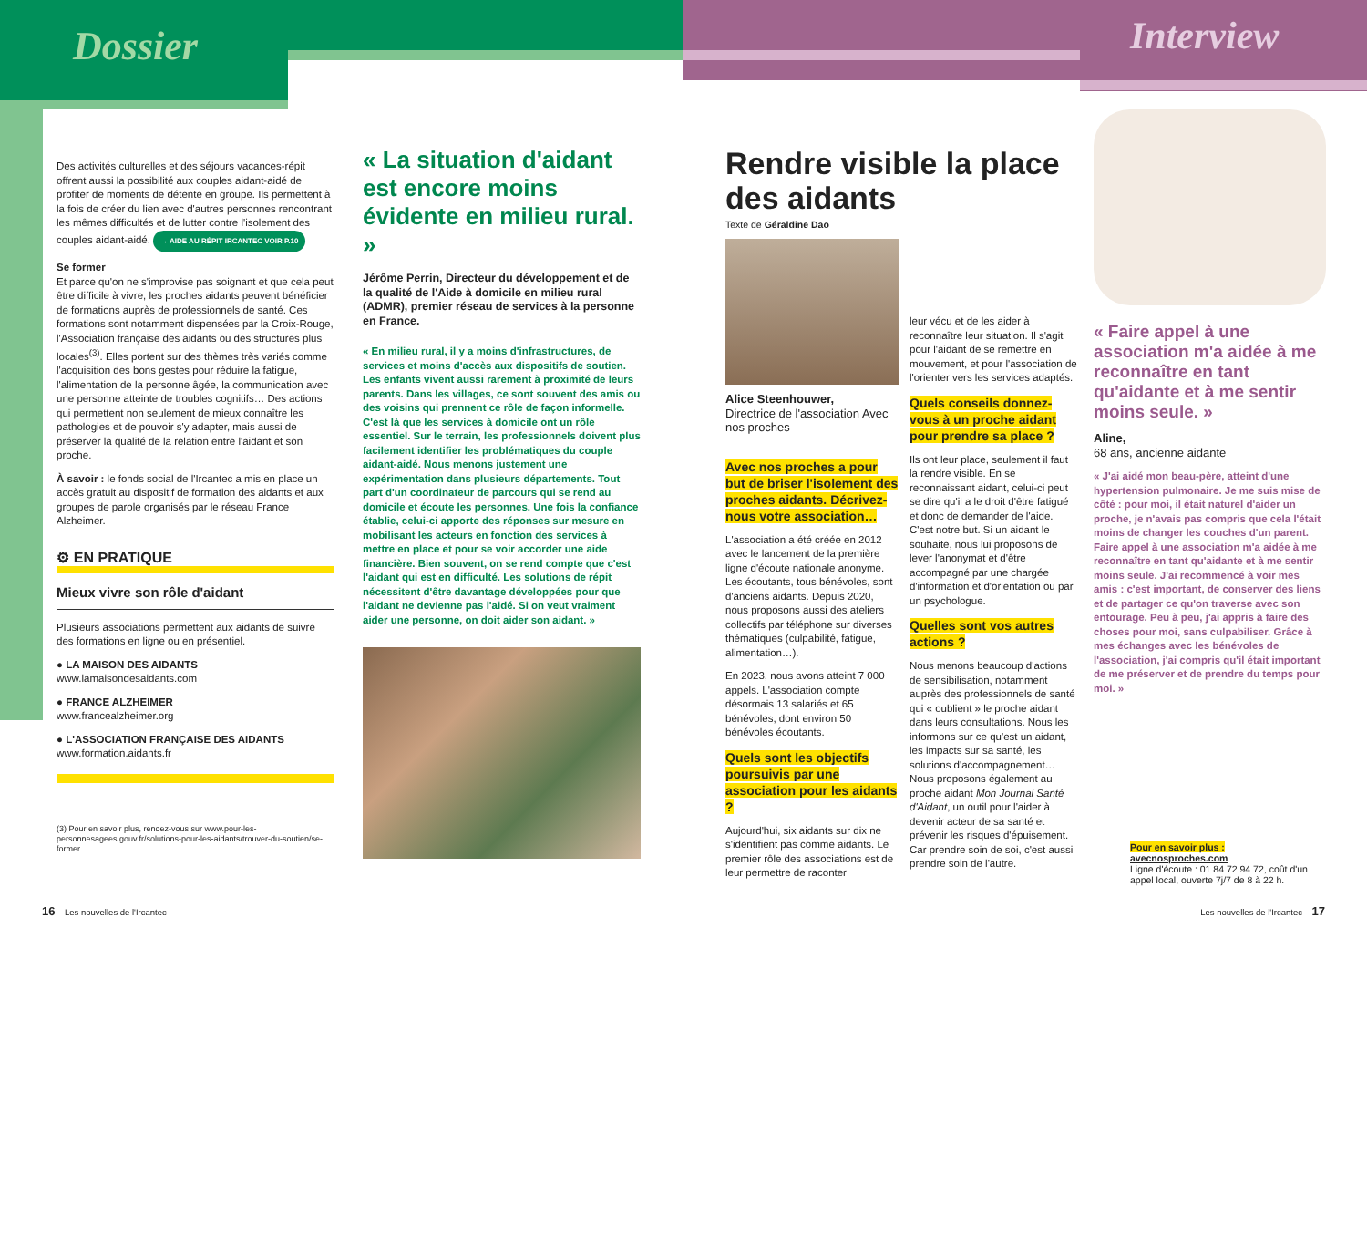Dossier Interview
Des activités culturelles et des séjours vacances-répit offrent aussi la possibilité aux couples aidant-aidé de profiter de moments de détente en groupe. Ils permettent à la fois de créer du lien avec d'autres personnes rencontrant les mêmes difficultés et de lutter contre l'isolement des couples aidant-aidé. → AIDE AU RÉPIT IRCANTEC VOIR P.10
Se former
Et parce qu'on ne s'improvise pas soignant et que cela peut être difficile à vivre, les proches aidants peuvent bénéficier de formations auprès de professionnels de santé. Ces formations sont notamment dispensées par la Croix-Rouge, l'Association française des aidants ou des structures plus locales<sup>(3)</sup>. Elles portent sur des thèmes très variés comme l'acquisition des bons gestes pour réduire la fatigue, l'alimentation de la personne âgée, la communication avec une personne atteinte de troubles cognitifs… Des actions qui permettent non seulement de mieux connaître les pathologies et de pouvoir s'y adapter, mais aussi de préserver la qualité de la relation entre l'aidant et son proche.
À savoir : le fonds social de l'Ircantec a mis en place un accès gratuit au dispositif de formation des aidants et aux groupes de parole organisés par le réseau France Alzheimer.
⚙ EN PRATIQUE
Mieux vivre son rôle d'aidant
Plusieurs associations permettent aux aidants de suivre des formations en ligne ou en présentiel.
● LA MAISON DES AIDANTS
www.lamaisondesaidants.com
● FRANCE ALZHEIMER
www.francealzheimer.org
● L'ASSOCIATION FRANÇAISE DES AIDANTS
www.formation.aidants.fr
(3) Pour en savoir plus, rendez-vous sur www.pour-les-personnesagees.gouv.fr/solutions-pour-les-aidants/trouver-du-soutien/se-former
« La situation d'aidant est encore moins évidente en milieu rural. »
Jérôme Perrin, Directeur du développement et de la qualité de l'Aide à domicile en milieu rural (ADMR), premier réseau de services à la personne en France.
« En milieu rural, il y a moins d'infrastructures, de services et moins d'accès aux dispositifs de soutien. Les enfants vivent aussi rarement à proximité de leurs parents. Dans les villages, ce sont souvent des amis ou des voisins qui prennent ce rôle de façon informelle. C'est là que les services à domicile ont un rôle essentiel. Sur le terrain, les professionnels doivent plus facilement identifier les problématiques du couple aidant-aidé. Nous menons justement une expérimentation dans plusieurs départements. Tout part d'un coordinateur de parcours qui se rend au domicile et écoute les personnes. Une fois la confiance établie, celui-ci apporte des réponses sur mesure en mobilisant les acteurs en fonction des services à mettre en place et pour se voir accorder une aide financière. Bien souvent, on se rend compte que c'est l'aidant qui est en difficulté. Les solutions de répit nécessitent d'être davantage développées pour que l'aidant ne devienne pas l'aidé. Si on veut vraiment aider une personne, on doit aider son aidant. »
Rendre visible la place des aidants
Texte de Géraldine Dao
Alice Steenhouwer,
Directrice de l'association Avec nos proches
Avec nos proches a pour but de briser l'isolement des proches aidants. Décrivez-nous votre association…
L'association a été créée en 2012 avec le lancement de la première ligne d'écoute nationale anonyme. Les écoutants, tous bénévoles, sont d'anciens aidants. Depuis 2020, nous proposons aussi des ateliers collectifs par téléphone sur diverses thématiques (culpabilité, fatigue, alimentation…).
En 2023, nous avons atteint 7 000 appels. L'association compte désormais 13 salariés et 65 bénévoles, dont environ 50 bénévoles écoutants.
Quels sont les objectifs poursuivis par une association pour les aidants ?
Aujourd'hui, six aidants sur dix ne s'identifient pas comme aidants. Le premier rôle des associations est de leur permettre de raconter
leur vécu et de les aider à reconnaître leur situation. Il s'agit pour l'aidant de se remettre en mouvement, et pour l'association de l'orienter vers les services adaptés.
Quels conseils donnez-vous à un proche aidant pour prendre sa place ?
Ils ont leur place, seulement il faut la rendre visible. En se reconnaissant aidant, celui-ci peut se dire qu'il a le droit d'être fatigué et donc de demander de l'aide. C'est notre but. Si un aidant le souhaite, nous lui proposons de lever l'anonymat et d'être accompagné par une chargée d'information et d'orientation ou par un psychologue.
Quelles sont vos autres actions ?
Nous menons beaucoup d'actions de sensibilisation, notamment auprès des professionnels de santé qui « oublient » le proche aidant dans leurs consultations. Nous les informons sur ce qu'est un aidant, les impacts sur sa santé, les solutions d'accompagnement… Nous proposons également au proche aidant Mon Journal Santé d'Aidant, un outil pour l'aider à devenir acteur de sa santé et prévenir les risques d'épuisement. Car prendre soin de soi, c'est aussi prendre soin de l'autre.
« Faire appel à une association m'a aidée à me reconnaître en tant qu'aidante et à me sentir moins seule. »
Aline,
68 ans, ancienne aidante
« J'ai aidé mon beau-père, atteint d'une hypertension pulmonaire. Je me suis mise de côté : pour moi, il était naturel d'aider un proche, je n'avais pas compris que cela l'était moins de changer les couches d'un parent. Faire appel à une association m'a aidée à me reconnaître en tant qu'aidante et à me sentir moins seule. J'ai recommencé à voir mes amis : c'est important, de conserver des liens et de partager ce qu'on traverse avec son entourage. Peu à peu, j'ai appris à faire des choses pour moi, sans culpabiliser. Grâce à mes échanges avec les bénévoles de l'association, j'ai compris qu'il était important de me préserver et de prendre du temps pour moi. »
Pour en savoir plus :
avecnosproches.com
Ligne d'écoute : 01 84 72 94 72, coût d'un appel local, ouverte 7j/7 de 8 à 22 h.
16 – Les nouvelles de l'Ircantec
Les nouvelles de l'Ircantec – 17